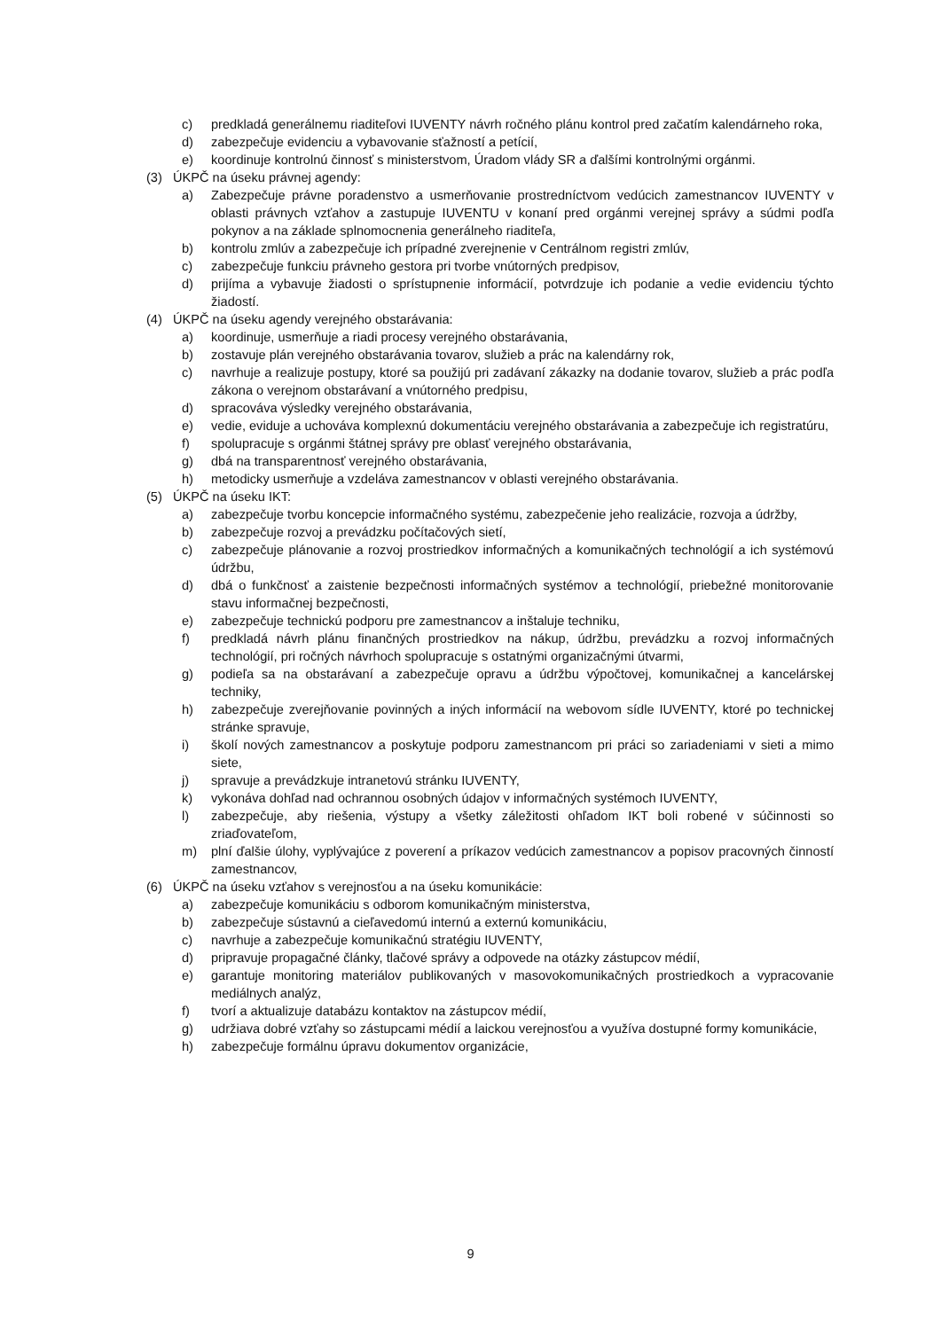c) predkladá generálnemu riaditeľovi IUVENTY návrh ročného plánu kontrol pred začatím kalendárneho roka,
d) zabezpečuje evidenciu a vybavovanie sťažností a petícií,
e) koordinuje kontrolnú činnosť s ministerstvom, Úradom vlády SR a ďalšími kontrolnými orgánmi.
(3) ÚKPČ na úseku právnej agendy:
a) Zabezpečuje právne poradenstvo a usmerňovanie prostredníctvom vedúcich zamestnancov IUVENTY v oblasti právnych vzťahov a zastupuje IUVENTU v konaní pred orgánmi verejnej správy a súdmi podľa pokynov a na základe splnomocnenia generálneho riaditeľa,
b) kontrolu zmlúv a zabezpečuje ich prípadné zverejnenie v Centrálnom registri zmlúv,
c) zabezpečuje funkciu právneho gestora pri tvorbe vnútorných predpisov,
d) prijíma a vybavuje žiadosti o sprístupnenie informácií, potvrdzuje ich podanie a vedie evidenciu týchto žiadostí.
(4) ÚKPČ na úseku agendy verejného obstarávania:
a) koordinuje, usmerňuje a riadi procesy verejného obstarávania,
b) zostavuje plán verejného obstarávania tovarov, služieb a prác na kalendárny rok,
c) navrhuje a realizuje postupy, ktoré sa použijú pri zadávaní zákazky na dodanie tovarov, služieb a prác podľa zákona o verejnom obstarávaní a vnútorného predpisu,
d) spracováva výsledky verejného obstarávania,
e) vedie, eviduje a uchováva komplexnú dokumentáciu verejného obstarávania a zabezpečuje ich registratúru,
f) spolupracuje s orgánmi štátnej správy pre oblasť verejného obstarávania,
g) dbá na transparentnosť verejného obstarávania,
h) metodicky usmerňuje a vzdeláva zamestnancov v oblasti verejného obstarávania.
(5) ÚKPČ na úseku IKT:
a) zabezpečuje tvorbu koncepcie informačného systému, zabezpečenie jeho realizácie, rozvoja a údržby,
b) zabezpečuje rozvoj a prevádzku počítačových sietí,
c) zabezpečuje plánovanie a rozvoj prostriedkov informačných a komunikačných technológií a ich systémovú údržbu,
d) dbá o funkčnosť a zaistenie bezpečnosti informačných systémov a technológií, priebežné monitorovanie stavu informačnej bezpečnosti,
e) zabezpečuje technickú podporu pre zamestnancov a inštaluje techniku,
f) predkladá návrh plánu finančných prostriedkov na nákup, údržbu, prevádzku a rozvoj informačných technológií, pri ročných návrhoch spolupracuje s ostatnými organizačnými útvarmi,
g) podieľa sa na obstarávaní a zabezpečuje opravu a údržbu výpočtovej, komunikačnej a kancelárskej techniky,
h) zabezpečuje zverejňovanie povinných a iných informácií na webovom sídle IUVENTY, ktoré po technickej stránke spravuje,
i) školí nových zamestnancov a poskytuje podporu zamestnancom pri práci so zariadeniami v sieti a mimo siete,
j) spravuje a prevádzkuje intranetovú stránku IUVENTY,
k) vykonáva dohľad nad ochrannou osobných údajov v informačných systémoch IUVENTY,
l) zabezpečuje, aby riešenia, výstupy a všetky záležitosti ohľadom IKT boli robené v súčinnosti so zriaďovateľom,
m) plní ďalšie úlohy, vyplývajúce z poverení a príkazov vedúcich zamestnancov a popisov pracovných činností zamestnancov,
(6) ÚKPČ na úseku vzťahov s verejnosťou a na úseku komunikácie:
a) zabezpečuje komunikáciu s odborom komunikačným ministerstva,
b) zabezpečuje sústavnú a cieľavedomú internú a externú komunikáciu,
c) navrhuje a zabezpečuje komunikačnú stratégiu IUVENTY,
d) pripravuje propagačné články, tlačové správy a odpovede na otázky zástupcov médií,
e) garantuje monitoring materiálov publikovaných v masovokomunikačných prostriedkoch a vypracovanie mediálnych analýz,
f) tvorí a aktualizuje databázu kontaktov na zástupcov médií,
g) udržiava dobré vzťahy so zástupcami médií a laickou verejnosťou a využíva dostupné formy komunikácie,
h) zabezpečuje formálnu úpravu dokumentov organizácie,
9